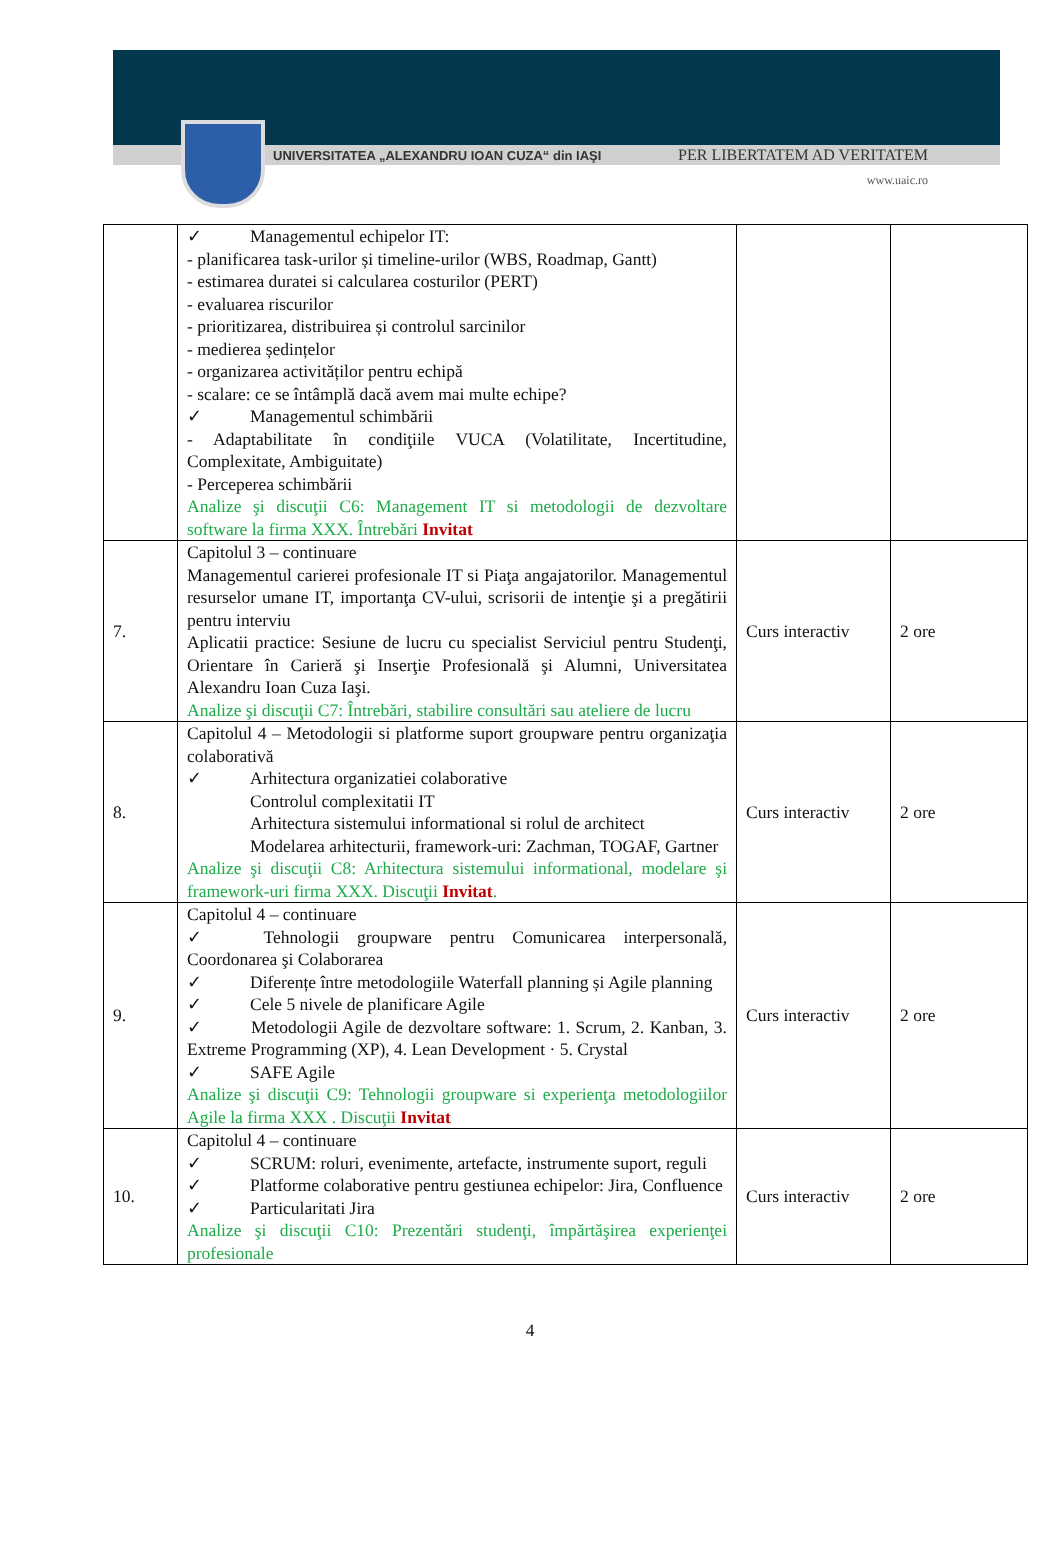UNIVERSITATEA „ALEXANDRU IOAN CUZA“ din IAŞI PER LIBERTATEM AD VERITATEM
www.uaic.ro
| | ✓ Managementul echipelor IT: - planificarea task-urilor și timeline-urilor (WBS, Roadmap, Gantt) - estimarea duratei si calcularea costurilor (PERT) - evaluarea riscurilor - prioritizarea, distribuirea și controlul sarcinilor - medierea ședințelor - organizarea activităților pentru echipă - scalare: ce se întâmplă dacă avem mai multe echipe? ✓ Managementul schimbării - Adaptabilitate în condiţiile VUCA (Volatilitate, Incertitudine, Complexitate, Ambiguitate) - Perceperea schimbării Analize şi discuţii C6: Management IT si metodologii de dezvoltare software la firma XXX. Întrebări Invitat | | |
| 7. | Capitolul 3 – continuare Managementul carierei profesionale IT si Piaţa angajatorilor. Managementul resurselor umane IT, importanţa CV-ului, scrisorii de intenţie şi a pregătirii pentru interviu Aplicatii practice: Sesiune de lucru cu specialist Serviciul pentru Studenţi, Orientare în Carieră şi Inserţie Profesională şi Alumni, Universitatea Alexandru Ioan Cuza Iaşi. Analize şi discuţii C7: Întrebări, stabilire consultări sau ateliere de lucru | Curs interactiv | 2 ore |
| 8. | Capitolul 4 – Metodologii si platforme suport groupware pentru organizaţia colaborativă ✓ Arhitectura organizatiei colaborative Controlul complexitatii IT Arhitectura sistemului informational si rolul de architect Modelarea arhitecturii, framework-uri: Zachman, TOGAF, Gartner Analize şi discuţii C8: Arhitectura sistemului informational, modelare şi framework-uri firma XXX. Discuţii Invitat . | Curs interactiv | 2 ore |
| 9. | Capitolul 4 – continuare ✓ Tehnologii groupware pentru Comunicarea interpersonală, Coordonarea şi Colaborarea ✓ Diferențe între metodologiile Waterfall planning și Agile planning ✓ Cele 5 nivele de planificare Agile ✓ Metodologii Agile de dezvoltare software: 1. Scrum, 2. Kanban, 3. Extreme Programming (XP), 4. Lean Development · 5. Crystal ✓ SAFE Agile Analize şi discuţii C9: Tehnologii groupware si experienţa metodologiilor Agile la firma XXX . Discuţii Invitat | Curs interactiv | 2 ore |
| 10. | Capitolul 4 – continuare ✓ SCRUM: roluri, evenimente, artefacte, instrumente suport, reguli ✓ Platforme colaborative pentru gestiunea echipelor: Jira, Confluence ✓ Particularitati Jira Analize şi discuţii C10: Prezentări studenţi, împărtăşirea experienţei profesionale | Curs interactiv | 2 ore |
4